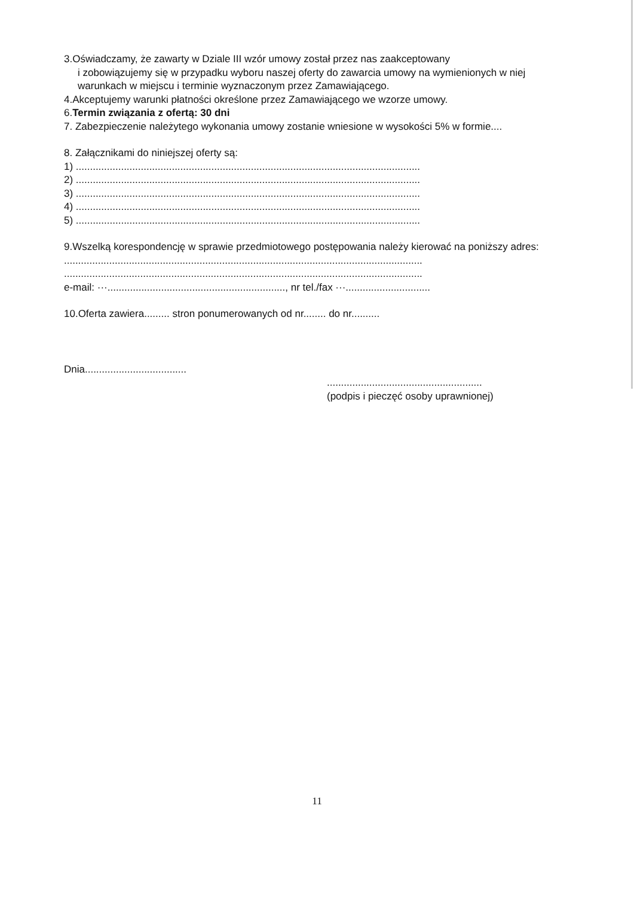3.Oświadczamy, że zawarty w Dziale III wzór umowy został przez nas zaakceptowany
i zobowiązujemy się w przypadku wyboru naszej oferty do zawarcia umowy na wymienionych w niej warunkach w miejscu i terminie wyznaczonym przez Zamawiającego.
4.Akceptujemy warunki płatności określone przez Zamawiającego we wzorze umowy.
6.Termin związania z ofertą: 30 dni
7. Zabezpieczenie należytego wykonania umowy zostanie wniesione w wysokości 5% w formie....
8. Załącznikami do niniejszej oferty są:
1) ..........................................................................................................................
2) ..........................................................................................................................
3) ..........................................................................................................................
4) ..........................................................................................................................
5) ..........................................................................................................................
9.Wszelką korespondencję w sprawie przedmiotowego postępowania należy kierować na poniższy adres:
...............................................................................................................................
...............................................................................................................................
e-mail: ···..............................................................., nr tel./fax ···..............................
10.Oferta zawiera......... stron ponumerowanych od nr........ do nr..........
Dnia....................................
.......................................................
(podpis i pieczęć osoby uprawnionej)
11